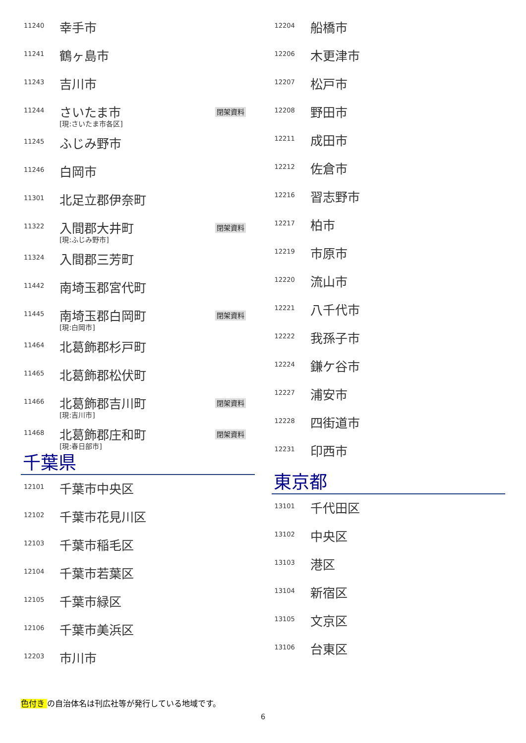| 11240 | 幸手市 | |
| 11241 | 鶴ヶ島市 | |
| 11243 | 吉川市 | |
| 11244 | さいたま市 [現:さいたま市各区] | 閉架資料 |
| 11245 | ふじみ野市 | |
| 11246 | 白岡市 | |
| 11301 | 北足立郡伊奈町 | |
| 11322 | 入間郡大井町 [現:ふじみ野市] | 閉架資料 |
| 11324 | 入間郡三芳町 | |
| 11442 | 南埼玉郡宮代町 | |
| 11445 | 南埼玉郡白岡町 [現:白岡市] | 閉架資料 |
| 11464 | 北葛飾郡杉戸町 | |
| 11465 | 北葛飾郡松伏町 | |
| 11466 | 北葛飾郡吉川町 [現:吉川市] | 閉架資料 |
| 11468 | 北葛飾郡庄和町 [現:春日部市] | 閉架資料 |
千葉県
| 12101 | 千葉市中央区 |
| 12102 | 千葉市花見川区 |
| 12103 | 千葉市稲毛区 |
| 12104 | 千葉市若葉区 |
| 12105 | 千葉市緑区 |
| 12106 | 千葉市美浜区 |
| 12203 | 市川市 |
| 12204 | 船橋市 |
| 12206 | 木更津市 |
| 12207 | 松戸市 |
| 12208 | 野田市 |
| 12211 | 成田市 |
| 12212 | 佐倉市 |
| 12216 | 習志野市 |
| 12217 | 柏市 |
| 12219 | 市原市 |
| 12220 | 流山市 |
| 12221 | 八千代市 |
| 12222 | 我孫子市 |
| 12224 | 鎌ケ谷市 |
| 12227 | 浦安市 |
| 12228 | 四街道市 |
| 12231 | 印西市 |
東京都
| 13101 | 千代田区 |
| 13102 | 中央区 |
| 13103 | 港区 |
| 13104 | 新宿区 |
| 13105 | 文京区 |
| 13106 | 台東区 |
色付き の自治体名は刊広社等が発行している地域です。
6